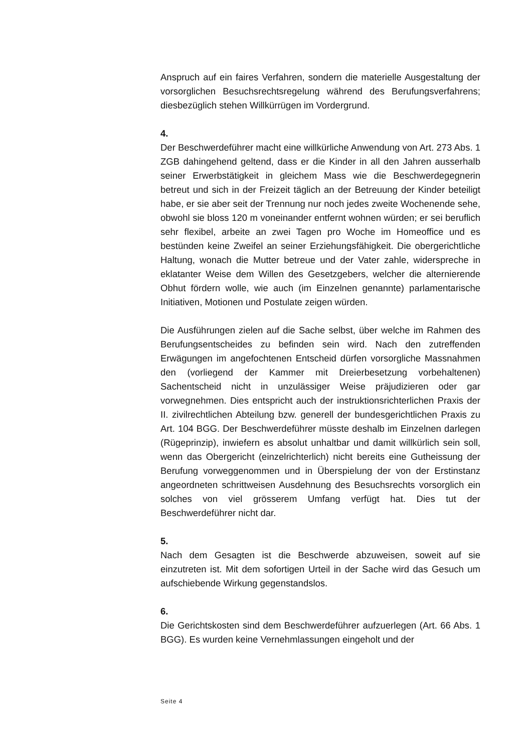Anspruch auf ein faires Verfahren, sondern die materielle Ausgestaltung der vorsorglichen Besuchsrechtsregelung während des Berufungsverfahrens; diesbezüglich stehen Willkürrügen im Vordergrund.
4.
Der Beschwerdeführer macht eine willkürliche Anwendung von Art. 273 Abs. 1 ZGB dahingehend geltend, dass er die Kinder in all den Jahren ausserhalb seiner Erwerbstätigkeit in gleichem Mass wie die Beschwerdegegnerin betreut und sich in der Freizeit täglich an der Betreuung der Kinder beteiligt habe, er sie aber seit der Trennung nur noch jedes zweite Wochenende sehe, obwohl sie bloss 120 m voneinander entfernt wohnen würden; er sei beruflich sehr flexibel, arbeite an zwei Tagen pro Woche im Homeoffice und es bestünden keine Zweifel an seiner Erziehungsfähigkeit. Die obergerichtliche Haltung, wonach die Mutter betreue und der Vater zahle, widerspreche in eklatanter Weise dem Willen des Gesetzgebers, welcher die alternierende Obhut fördern wolle, wie auch (im Einzelnen genannte) parlamentarische Initiativen, Motionen und Postulate zeigen würden.
Die Ausführungen zielen auf die Sache selbst, über welche im Rahmen des Berufungsentscheides zu befinden sein wird. Nach den zutreffenden Erwägungen im angefochtenen Entscheid dürfen vorsorgliche Massnahmen den (vorliegend der Kammer mit Dreierbesetzung vorbehaltenen) Sachentscheid nicht in unzulässiger Weise präjudizieren oder gar vorwegnehmen. Dies entspricht auch der instruktionsrichterlichen Praxis der II. zivilrechtlichen Abteilung bzw. generell der bundesgerichtlichen Praxis zu Art. 104 BGG. Der Beschwerdeführer müsste deshalb im Einzelnen darlegen (Rügeprinzip), inwiefern es absolut unhaltbar und damit willkürlich sein soll, wenn das Obergericht (einzelrichterlich) nicht bereits eine Gutheissung der Berufung vorweggenommen und in Überspielung der von der Erstinstanz angeordneten schrittweisen Ausdehnung des Besuchsrechts vorsorglich ein solches von viel grösserem Umfang verfügt hat. Dies tut der Beschwerdeführer nicht dar.
5.
Nach dem Gesagten ist die Beschwerde abzuweisen, soweit auf sie einzutreten ist. Mit dem sofortigen Urteil in der Sache wird das Gesuch um aufschiebende Wirkung gegenstandslos.
6.
Die Gerichtskosten sind dem Beschwerdeführer aufzuerlegen (Art. 66 Abs. 1 BGG). Es wurden keine Vernehmlassungen eingeholt und der
Seite 4